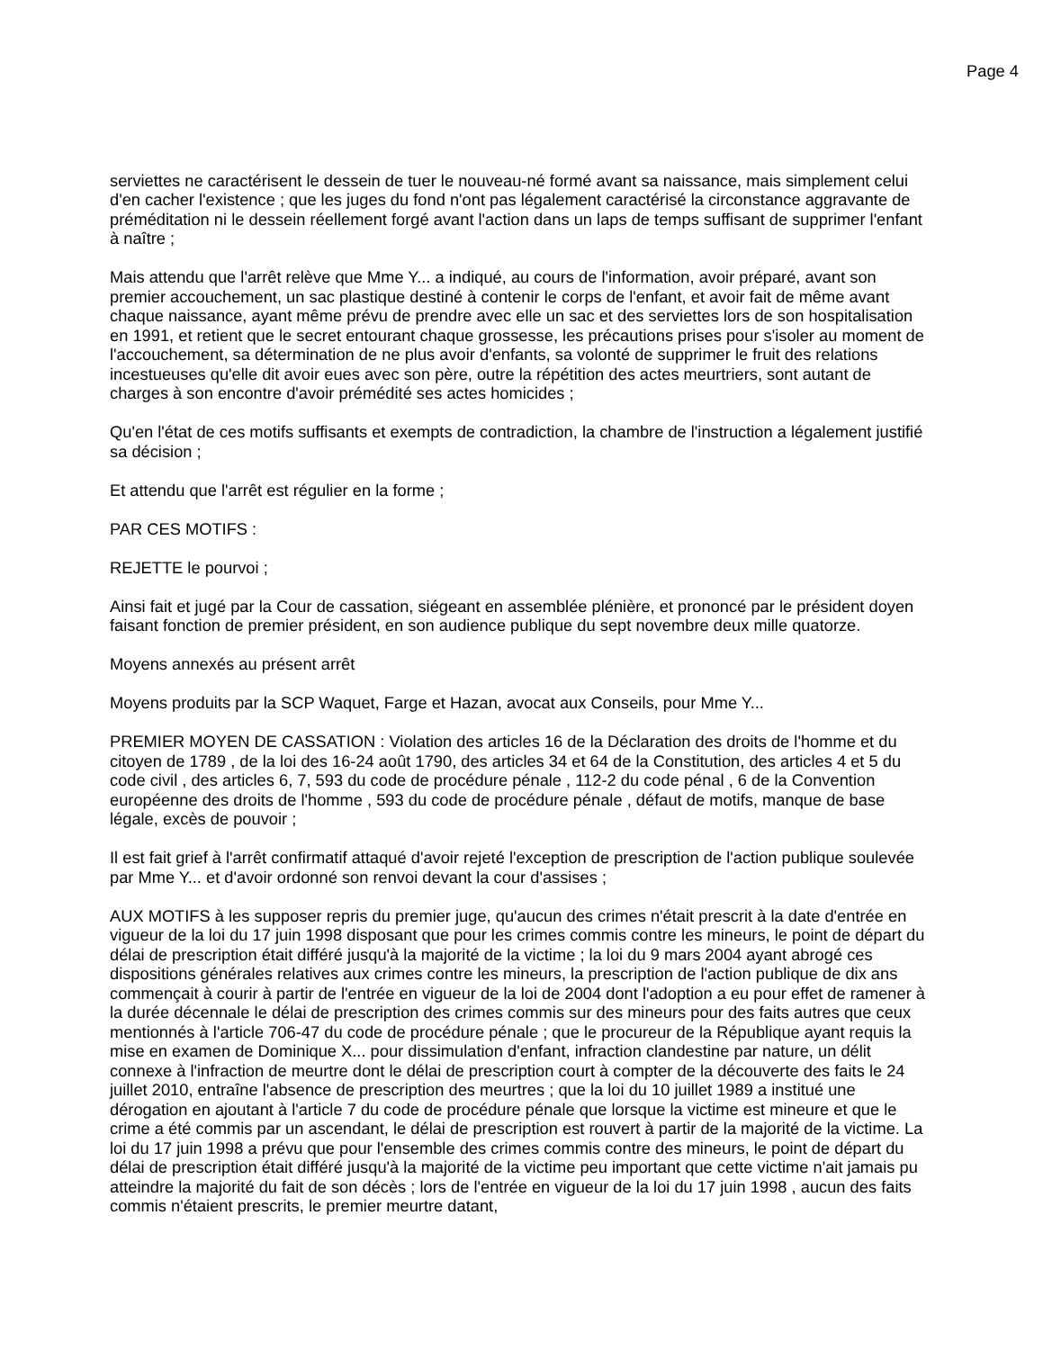Page 4
serviettes ne caractérisent le dessein de tuer le nouveau-né formé avant sa naissance, mais simplement celui d'en cacher l'existence ; que les juges du fond n'ont pas légalement caractérisé la circonstance aggravante de préméditation ni le dessein réellement forgé avant l'action dans un laps de temps suffisant de supprimer l'enfant à naître ;
Mais attendu que l'arrêt relève que Mme Y... a indiqué, au cours de l'information, avoir préparé, avant son premier accouchement, un sac plastique destiné à contenir le corps de l'enfant, et avoir fait de même avant chaque naissance, ayant même prévu de prendre avec elle un sac et des serviettes lors de son hospitalisation en 1991, et retient que le secret entourant chaque grossesse, les précautions prises pour s'isoler au moment de l'accouchement, sa détermination de ne plus avoir d'enfants, sa volonté de supprimer le fruit des relations incestueuses qu'elle dit avoir eues avec son père, outre la répétition des actes meurtriers, sont autant de charges à son encontre d'avoir prémédité ses actes homicides ;
Qu'en l'état de ces motifs suffisants et exempts de contradiction, la chambre de l'instruction a légalement justifié sa décision ;
Et attendu que l'arrêt est régulier en la forme ;
PAR CES MOTIFS :
REJETTE le pourvoi ;
Ainsi fait et jugé par la Cour de cassation, siégeant en assemblée plénière, et prononcé par le président doyen faisant fonction de premier président, en son audience publique du sept novembre deux mille quatorze.
Moyens annexés au présent arrêt
Moyens produits par la SCP Waquet, Farge et Hazan, avocat aux Conseils, pour Mme Y...
PREMIER MOYEN DE CASSATION : Violation des articles 16 de la Déclaration des droits de l'homme et du citoyen de 1789 , de la loi des 16-24 août 1790, des articles 34 et 64 de la Constitution, des articles 4 et 5 du code civil , des articles 6, 7, 593 du code de procédure pénale , 112-2 du code pénal , 6 de la Convention européenne des droits de l'homme , 593 du code de procédure pénale , défaut de motifs, manque de base légale, excès de pouvoir ;
Il est fait grief à l'arrêt confirmatif attaqué d'avoir rejeté l'exception de prescription de l'action publique soulevée par Mme Y... et d'avoir ordonné son renvoi devant la cour d'assises ;
AUX MOTIFS à les supposer repris du premier juge, qu'aucun des crimes n'était prescrit à la date d'entrée en vigueur de la loi du 17 juin 1998 disposant que pour les crimes commis contre les mineurs, le point de départ du délai de prescription était différé jusqu'à la majorité de la victime ; la loi du 9 mars 2004 ayant abrogé ces dispositions générales relatives aux crimes contre les mineurs, la prescription de l'action publique de dix ans commençait à courir à partir de l'entrée en vigueur de la loi de 2004 dont l'adoption a eu pour effet de ramener à la durée décennale le délai de prescription des crimes commis sur des mineurs pour des faits autres que ceux mentionnés à l'article 706-47 du code de procédure pénale ; que le procureur de la République ayant requis la mise en examen de Dominique X... pour dissimulation d'enfant, infraction clandestine par nature, un délit connexe à l'infraction de meurtre dont le délai de prescription court à compter de la découverte des faits le 24 juillet 2010, entraîne l'absence de prescription des meurtres ; que la loi du 10 juillet 1989 a institué une dérogation en ajoutant à l'article 7 du code de procédure pénale que lorsque la victime est mineure et que le crime a été commis par un ascendant, le délai de prescription est rouvert à partir de la majorité de la victime. La loi du 17 juin 1998 a prévu que pour l'ensemble des crimes commis contre des mineurs, le point de départ du délai de prescription était différé jusqu'à la majorité de la victime peu important que cette victime n'ait jamais pu atteindre la majorité du fait de son décès ; lors de l'entrée en vigueur de la loi du 17 juin 1998 , aucun des faits commis n'étaient prescrits, le premier meurtre datant,